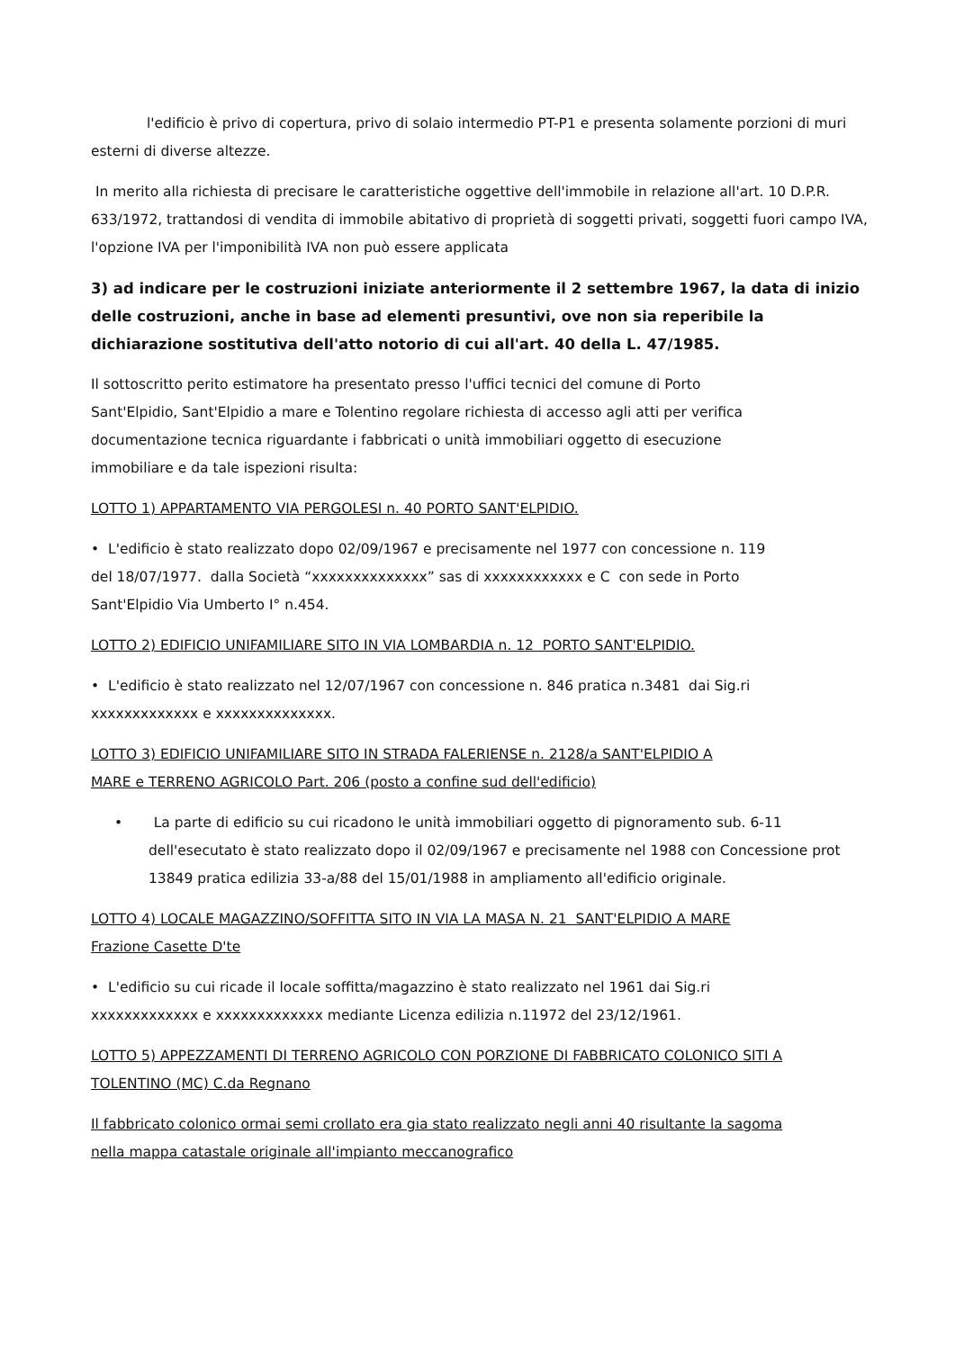l'edificio è privo di copertura, privo di solaio intermedio PT-P1 e presenta solamente porzioni di muri esterni di diverse altezze.
In merito alla richiesta di precisare le caratteristiche oggettive dell'immobile in relazione all'art. 10 D.P.R. 633/1972, trattandosi di vendita di immobile abitativo di proprietà di soggetti privati, soggetti fuori campo IVA, l'opzione IVA per l'imponibilità IVA non può essere applicata
3) ad indicare per le costruzioni iniziate anteriormente il 2 settembre 1967, la data di inizio delle costruzioni, anche in base ad elementi presuntivi, ove non sia reperibile la dichiarazione sostitutiva dell'atto notorio di cui all'art. 40 della L. 47/1985.
Il sottoscritto perito estimatore ha presentato presso l'uffici tecnici del comune di Porto
Sant'Elpidio, Sant'Elpidio a mare e Tolentino regolare richiesta di accesso agli atti per verifica
documentazione tecnica riguardante i fabbricati o unità immobiliari oggetto di esecuzione
immobiliare e da tale ispezioni risulta:
LOTTO 1) APPARTAMENTO VIA PERGOLESI n. 40 PORTO SANT'ELPIDIO.
• L'edificio è stato realizzato dopo 02/09/1967 e precisamente nel 1977 con concessione n. 119
del 18/07/1977. dalla Società “xxxxxxxxxxxxxx” sas di xxxxxxxxxxxx e C con sede in Porto
Sant'Elpidio Via Umberto I° n.454.
LOTTO 2) EDIFICIO UNIFAMILIARE SITO IN VIA LOMBARDIA n. 12 PORTO SANT'ELPIDIO.
• L'edificio è stato realizzato nel 12/07/1967 con concessione n. 846 pratica n.3481 dai Sig.ri
xxxxxxxxxxxxx e xxxxxxxxxxxxxx.
LOTTO 3) EDIFICIO UNIFAMILIARE SITO IN STRADA FALERIENSE n. 2128/a SANT'ELPIDIO A
MARE e TERRENO AGRICOLO Part. 206 (posto a confine sud dell'edificio)
• La parte di edificio su cui ricadono le unità immobiliari oggetto di pignoramento sub. 6-11
dell'esecutato è stato realizzato dopo il 02/09/1967 e precisamente nel 1988 con Concessione prot
13849 pratica edilizia 33-a/88 del 15/01/1988 in ampliamento all'edificio originale.
LOTTO 4) LOCALE MAGAZZINO/SOFFITTA SITO IN VIA LA MASA N. 21 SANT'ELPIDIO A MARE
Frazione Casette D'te
• L'edificio su cui ricade il locale soffitta/magazzino è stato realizzato nel 1961 dai Sig.ri
xxxxxxxxxxxxx e xxxxxxxxxxxxx mediante Licenza edilizia n.11972 del 23/12/1961.
LOTTO 5) APPEZZAMENTI DI TERRENO AGRICOLO CON PORZIONE DI FABBRICATO COLONICO SITI A
TOLENTINO (MC) C.da Regnano
Il fabbricato colonico ormai semi crollato era gia stato realizzato negli anni 40 risultante la sagoma
nella mappa catastale originale all'impianto meccanografico